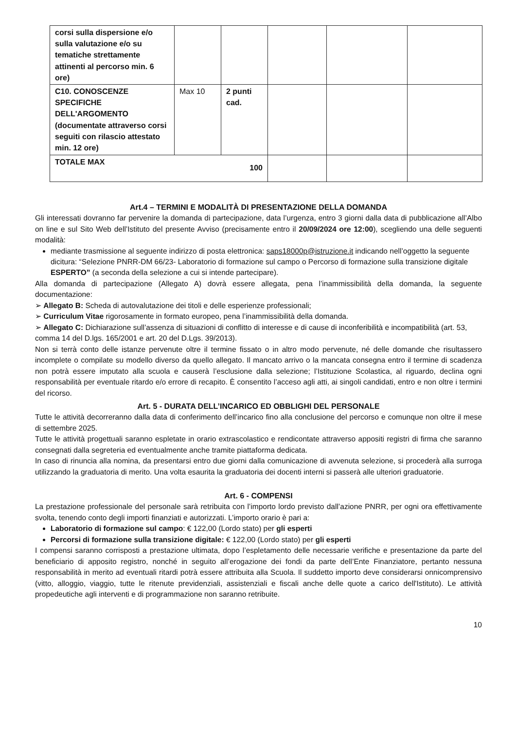| corsi sulla dispersione e/o sulla valutazione e/o su tematiche strettamente attinenti al percorso min. 6 ore) | | | | | |
| C10. CONOSCENZE SPECIFICHE DELL'ARGOMENTO (documentate attraverso corsi seguiti con rilascio attestato min. 12 ore) | Max 10 | 2 punti cad. | | | |
| TOTALE MAX 100 | | | | | |
Art.4 – TERMINI E MODALITÀ DI PRESENTAZIONE DELLA DOMANDA
Gli interessati dovranno far pervenire la domanda di partecipazione, data l’urgenza, entro 3 giorni dalla data di pubblicazione all’Albo on line e sul Sito Web dell’Istituto del presente Avviso (precisamente entro il 20/09/2024 ore 12:00), scegliendo una delle seguenti modalità:
mediante trasmissione al seguente indirizzo di posta elettronica: saps18000p@istruzione.it indicando nell’oggetto la seguente dicitura: “Selezione PNRR-DM 66/23- Laboratorio di formazione sul campo o Percorso di formazione sulla transizione digitale ESPERTO” (a seconda della selezione a cui si intende partecipare).
Alla domanda di partecipazione (Allegato A) dovrà essere allegata, pena l’inammissibilità della domanda, la seguente documentazione:
➢ Allegato B: Scheda di autovalutazione dei titoli e delle esperienze professionali;
➢ Curriculum Vitae rigorosamente in formato europeo, pena l’inammissibilità della domanda.
➢ Allegato C: Dichiarazione sull’assenza di situazioni di conflitto di interesse e di cause di inconferibilità e incompatibilità (art. 53, comma 14 del D.lgs. 165/2001 e art. 20 del D.Lgs. 39/2013).
Non si terrà conto delle istanze pervenute oltre il termine fissato o in altro modo pervenute, né delle domande che risultassero incomplete o compilate su modello diverso da quello allegato. Il mancato arrivo o la mancata consegna entro il termine di scadenza non potrà essere imputato alla scuola e causerà l’esclusione dalla selezione; l’Istituzione Scolastica, al riguardo, declina ogni responsabilità per eventuale ritardo e/o errore di recapito. È consentito l’acceso agli atti, ai singoli candidati, entro e non oltre i termini del ricorso.
Art. 5 - DURATA DELL’INCARICO ED OBBLIGHI DEL PERSONALE
Tutte le attività decorreranno dalla data di conferimento dell’incarico fino alla conclusione del percorso e comunque non oltre il mese di settembre 2025.
Tutte le attività progettuali saranno espletate in orario extrascolastico e rendicontate attraverso appositi registri di firma che saranno consegnati dalla segreteria ed eventualmente anche tramite piattaforma dedicata.
In caso di rinuncia alla nomina, da presentarsi entro due giorni dalla comunicazione di avvenuta selezione, si procederà alla surroga utilizzando la graduatoria di merito. Una volta esaurita la graduatoria dei docenti interni si passerà alle ulteriori graduatorie.
Art. 6 - COMPENSI
La prestazione professionale del personale sarà retribuita con l’importo lordo previsto dall’azione PNRR, per ogni ora effettivamente svolta, tenendo conto degli importi finanziati e autorizzati. L’importo orario è pari a:
Laboratorio di formazione sul campo: € 122,00 (Lordo stato) per gli esperti
Percorsi di formazione sulla transizione digitale: € 122,00 (Lordo stato) per gli esperti
I compensi saranno corrisposti a prestazione ultimata, dopo l’espletamento delle necessarie verifiche e presentazione da parte del beneficiario di apposito registro, nonché in seguito all’erogazione dei fondi da parte dell’Ente Finanziatore, pertanto nessuna responsabilità in merito ad eventuali ritardi potrà essere attribuita alla Scuola. Il suddetto importo deve considerarsi onnicomprensivo (vitto, alloggio, viaggio, tutte le ritenute previdenziali, assistenziali e fiscali anche delle quote a carico dell'Istituto). Le attività propedeutiche agli interventi e di programmazione non saranno retribuite.
10